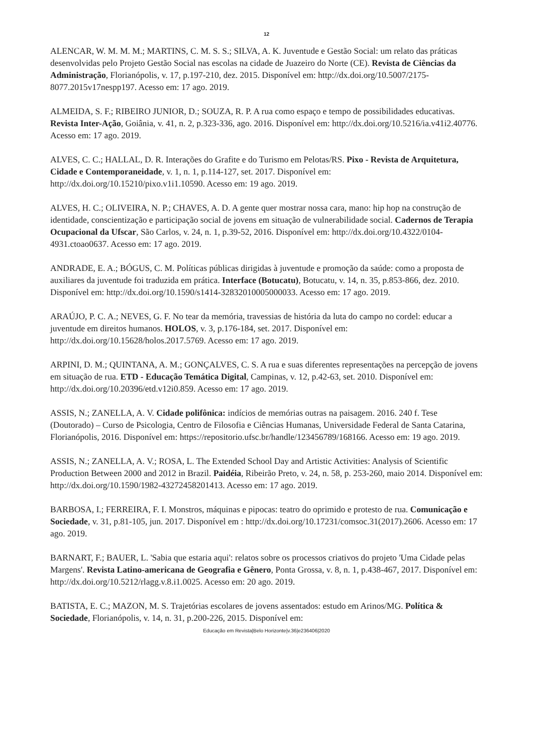12
ALENCAR, W. M. M. M.; MARTINS, C. M. S. S.; SILVA, A. K. Juventude e Gestão Social: um relato das práticas desenvolvidas pelo Projeto Gestão Social nas escolas na cidade de Juazeiro do Norte (CE). Revista de Ciências da Administração, Florianópolis, v. 17, p.197-210, dez. 2015. Disponível em: http://dx.doi.org/10.5007/2175-8077.2015v17nespp197. Acesso em: 17 ago. 2019.
ALMEIDA, S. F.; RIBEIRO JUNIOR, D.; SOUZA, R. P. A rua como espaço e tempo de possibilidades educativas. Revista Inter-Ação, Goiânia, v. 41, n. 2, p.323-336, ago. 2016. Disponível em: http://dx.doi.org/10.5216/ia.v41i2.40776. Acesso em: 17 ago. 2019.
ALVES, C. C.; HALLAL, D. R. Interações do Grafite e do Turismo em Pelotas/RS. Pixo - Revista de Arquitetura, Cidade e Contemporaneidade, v. 1, n. 1, p.114-127, set. 2017. Disponível em: http://dx.doi.org/10.15210/pixo.v1i1.10590. Acesso em: 19 ago. 2019.
ALVES, H. C.; OLIVEIRA, N. P.; CHAVES, A. D. A gente quer mostrar nossa cara, mano: hip hop na construção de identidade, conscientização e participação social de jovens em situação de vulnerabilidade social. Cadernos de Terapia Ocupacional da Ufscar, São Carlos, v. 24, n. 1, p.39-52, 2016. Disponível em: http://dx.doi.org/10.4322/0104-4931.ctoao0637. Acesso em: 17 ago. 2019.
ANDRADE, E. A.; BÓGUS, C. M. Políticas públicas dirigidas à juventude e promoção da saúde: como a proposta de auxiliares da juventude foi traduzida em prática. Interface (Botucatu), Botucatu, v. 14, n. 35, p.853-866, dez. 2010. Disponível em: http://dx.doi.org/10.1590/s1414-32832010005000033. Acesso em: 17 ago. 2019.
ARAÚJO, P. C. A.; NEVES, G. F. No tear da memória, travessias de história da luta do campo no cordel: educar a juventude em direitos humanos. HOLOS, v. 3, p.176-184, set. 2017. Disponível em: http://dx.doi.org/10.15628/holos.2017.5769. Acesso em: 17 ago. 2019.
ARPINI, D. M.; QUINTANA, A. M.; GONÇALVES, C. S. A rua e suas diferentes representações na percepção de jovens em situação de rua. ETD - Educação Temática Digital, Campinas, v. 12, p.42-63, set. 2010. Disponível em: http://dx.doi.org/10.20396/etd.v12i0.859. Acesso em: 17 ago. 2019.
ASSIS, N.; ZANELLA, A. V. Cidade polifônica: indícios de memórias outras na paisagem. 2016. 240 f. Tese (Doutorado) – Curso de Psicologia, Centro de Filosofia e Ciências Humanas, Universidade Federal de Santa Catarina, Florianópolis, 2016. Disponível em: https://repositorio.ufsc.br/handle/123456789/168166. Acesso em: 19 ago. 2019.
ASSIS, N.; ZANELLA, A. V.; ROSA, L. The Extended School Day and Artistic Activities: Analysis of Scientific Production Between 2000 and 2012 in Brazil. Paidéia, Ribeirão Preto, v. 24, n. 58, p. 253-260, maio 2014. Disponível em: http://dx.doi.org/10.1590/1982-43272458201413. Acesso em: 17 ago. 2019.
BARBOSA, I.; FERREIRA, F. I. Monstros, máquinas e pipocas: teatro do oprimido e protesto de rua. Comunicação e Sociedade, v. 31, p.81-105, jun. 2017. Disponível em : http://dx.doi.org/10.17231/comsoc.31(2017).2606. Acesso em: 17 ago. 2019.
BARNART, F.; BAUER, L. 'Sabia que estaria aqui': relatos sobre os processos criativos do projeto 'Uma Cidade pelas Margens'. Revista Latino-americana de Geografia e Gênero, Ponta Grossa, v. 8, n. 1, p.438-467, 2017. Disponível em: http://dx.doi.org/10.5212/rlagg.v.8.i1.0025. Acesso em: 20 ago. 2019.
BATISTA, E. C.; MAZON, M. S. Trajetórias escolares de jovens assentados: estudo em Arinos/MG. Política & Sociedade, Florianópolis, v. 14, n. 31, p.200-226, 2015. Disponível em:
Educação em Revista|Belo Horizonte|v.36|e236406|2020